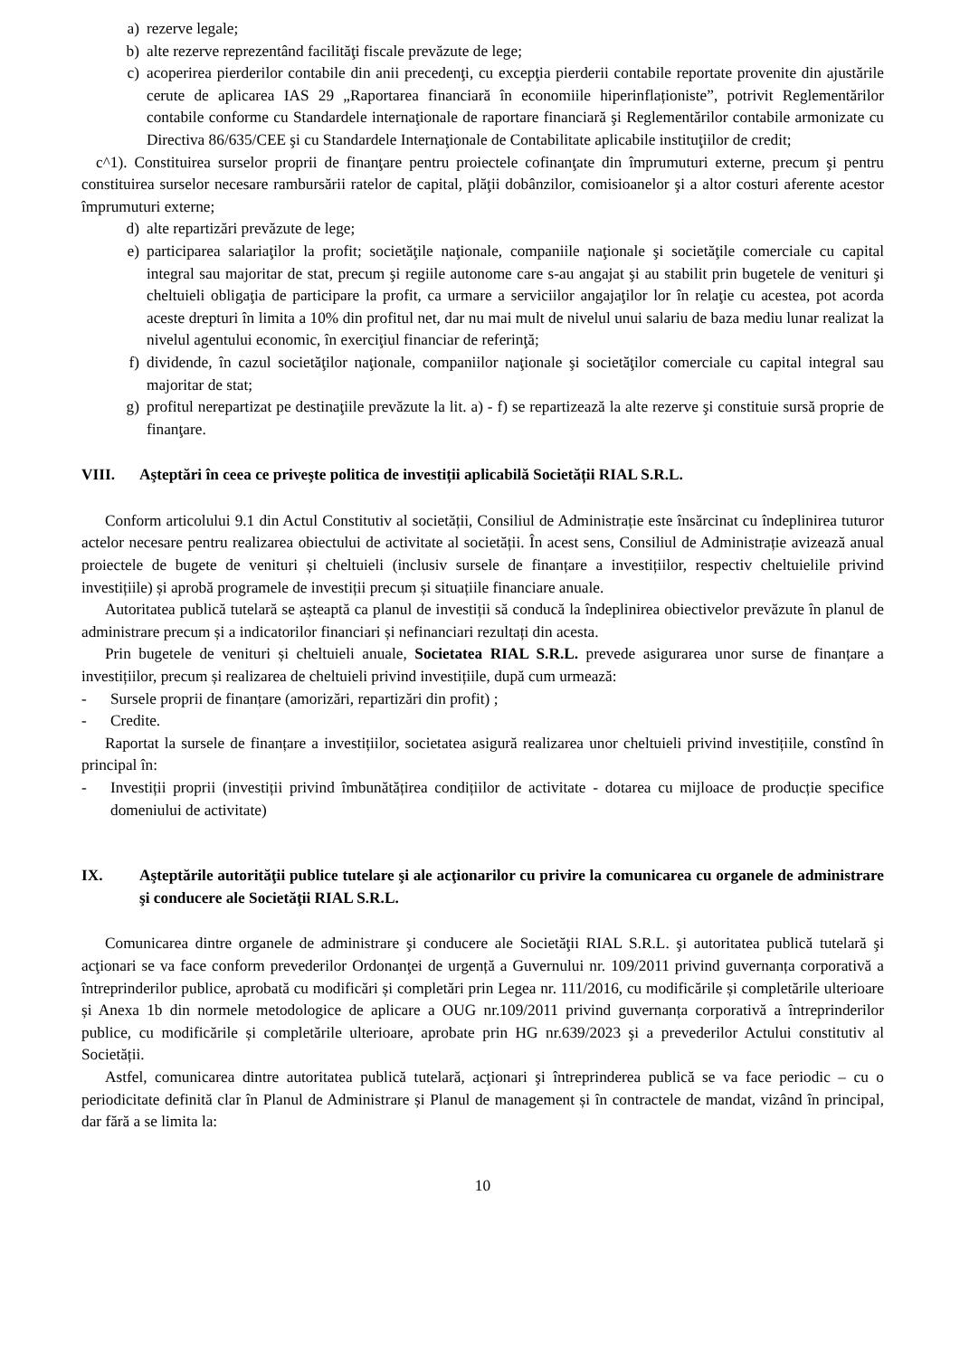a) rezerve legale;
b) alte rezerve reprezentând facilităţi fiscale prevăzute de lege;
c) acoperirea pierderilor contabile din anii precedenţi, cu excepţia pierderii contabile reportate provenite din ajustările cerute de aplicarea IAS 29 „Raportarea financiară în economiile hiperinflaționiste”, potrivit Reglementărilor contabile conforme cu Standardele internaţionale de raportare financiară şi Reglementărilor contabile armonizate cu Directiva 86/635/CEE şi cu Standardele Internaţionale de Contabilitate aplicabile instituţiilor de credit;
c^1). Constituirea surselor proprii de finanţare pentru proiectele cofinanţate din împrumuturi externe, precum şi pentru constituirea surselor necesare rambursării ratelor de capital, plăţii dobânzilor, comisioanelor şi a altor costuri aferente acestor împrumuturi externe;
d) alte repartizări prevăzute de lege;
e) participarea salariaţilor la profit; societăţile naţionale, companiile naţionale şi societăţile comerciale cu capital integral sau majoritar de stat, precum şi regiile autonome care s-au angajat şi au stabilit prin bugetele de venituri şi cheltuieli obligaţia de participare la profit, ca urmare a serviciilor angajaţilor lor în relaţie cu acestea, pot acorda aceste drepturi în limita a 10% din profitul net, dar nu mai mult de nivelul unui salariu de baza mediu lunar realizat la nivelul agentului economic, în exerciţiul financiar de referinţă;
f) dividende, în cazul societăţilor naţionale, companiilor naţionale şi societăţilor comerciale cu capital integral sau majoritar de stat;
g) profitul nerepartizat pe destinaţiile prevăzute la lit. a) - f) se repartizează la alte rezerve şi constituie sursă proprie de finanţare.
VIII. Aşteptări în ceea ce priveşte politica de investiții aplicabilă Societății RIAL S.R.L.
Conform articolului 9.1 din Actul Constitutiv al societății, Consiliul de Administrație este însărcinat cu îndeplinirea tuturor actelor necesare pentru realizarea obiectului de activitate al societății. În acest sens, Consiliul de Administrație avizează anual proiectele de bugete de venituri și cheltuieli (inclusiv sursele de finanțare a investițiilor, respectiv cheltuielile privind investițiile) și aprobă programele de investiții precum și situațiile financiare anuale.
Autoritatea publică tutelară se așteaptă ca planul de investiții să conducă la îndeplinirea obiectivelor prevăzute în planul de administrare precum și a indicatorilor financiari și nefinanciari rezultați din acesta.
Prin bugetele de venituri și cheltuieli anuale, Societatea RIAL S.R.L. prevede asigurarea unor surse de finanțare a investițiilor, precum și realizarea de cheltuieli privind investițiile, după cum urmează:
- Sursele proprii de finanțare (amorizări, repartizări din profit) ;
- Credite.
Raportat la sursele de finanțare a investițiilor, societatea asigură realizarea unor cheltuieli privind investițiile, constînd în principal în:
- Investiții proprii (investiții privind îmbunătățirea condițiilor de activitate - dotarea cu mijloace de producție specifice domeniului de activitate)
IX. Aşteptările autorităţii publice tutelare şi ale acţionarilor cu privire la comunicarea cu organele de administrare şi conducere ale Societăţii RIAL S.R.L.
Comunicarea dintre organele de administrare şi conducere ale Societăţii RIAL S.R.L. şi autoritatea publică tutelară şi acţionari se va face conform prevederilor Ordonanţei de urgență a Guvernului nr. 109/2011 privind guvernanța corporativă a întreprinderilor publice, aprobată cu modificări și completări prin Legea nr. 111/2016, cu modificările și completările ulterioare și Anexa 1b din normele metodologice de aplicare a OUG nr.109/2011 privind guvernanța corporativă a întreprinderilor publice, cu modificările și completările ulterioare, aprobate prin HG nr.639/2023 şi a prevederilor Actului constitutiv al Societății.
Astfel, comunicarea dintre autoritatea publică tutelară, acţionari şi întreprinderea publică se va face periodic – cu o periodicitate definită clar în Planul de Administrare și Planul de management și în contractele de mandat, vizând în principal, dar fără a se limita la:
10